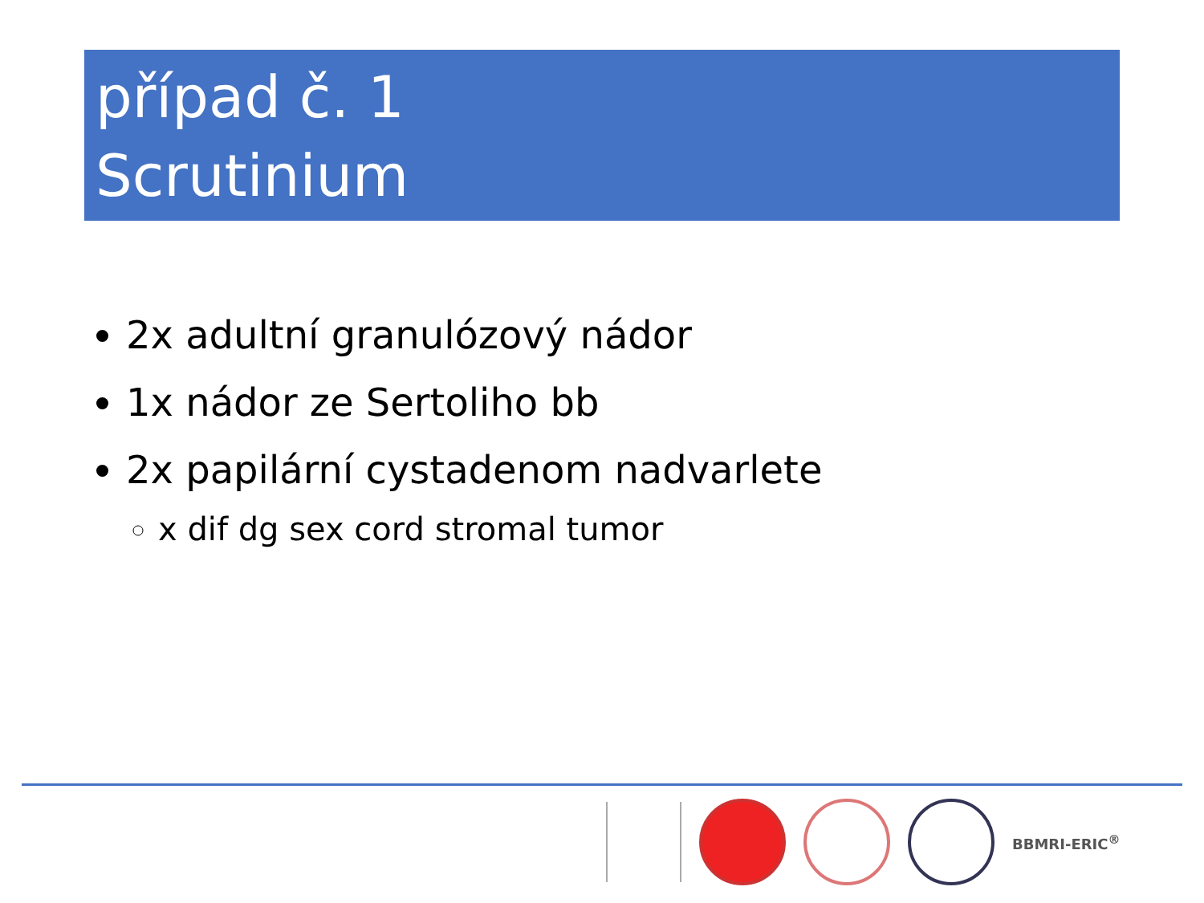případ č. 1
Scrutinium
2x adultní granulózový nádor
1x nádor ze Sertoliho bb
2x papilární cystadenom nadvarlete
x dif dg sex cord stromal tumor
BBMRI-ERIC<sup>®</sup>